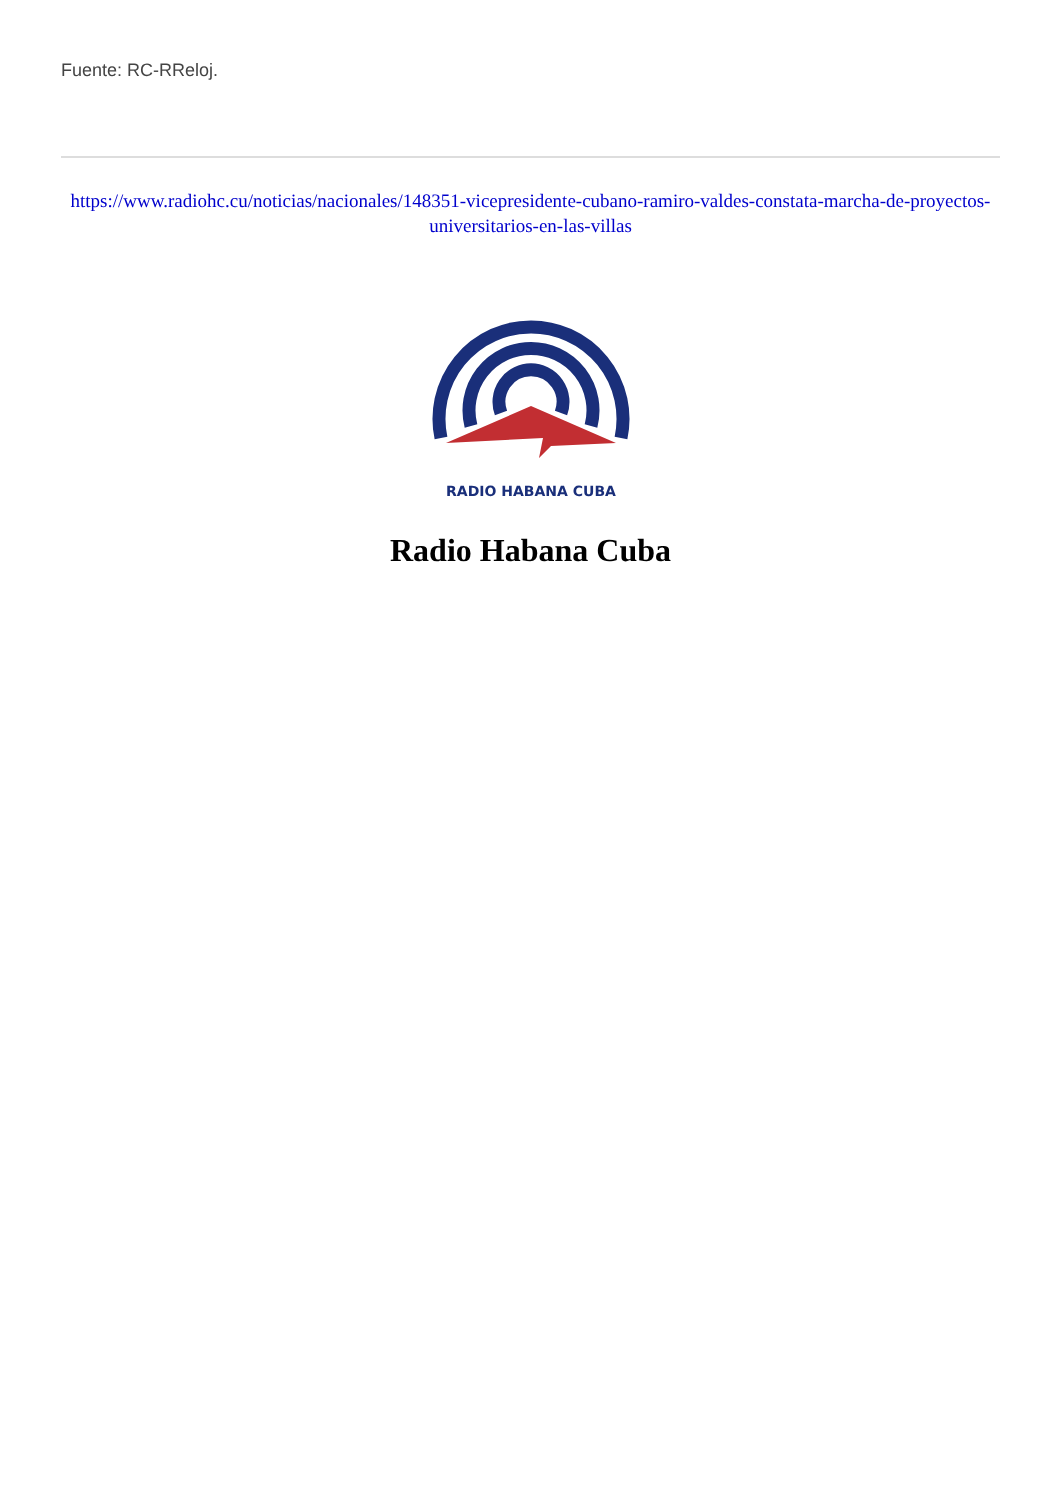Fuente: RC-RReloj.
https://www.radiohc.cu/noticias/nacionales/148351-vicepresidente-cubano-ramiro-valdes-constata-marcha-de-proyectos-universitarios-en-las-villas
RADIO HABANA CUBA
Radio Habana Cuba